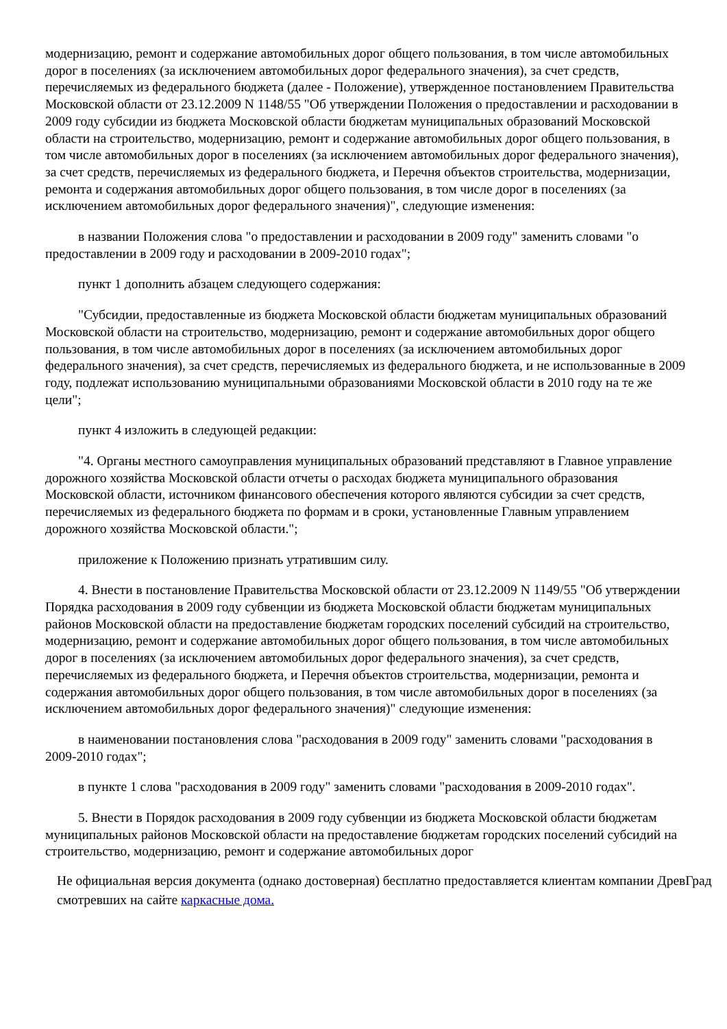модернизацию, ремонт и содержание автомобильных дорог общего пользования, в том числе автомобильных дорог в поселениях (за исключением автомобильных дорог федерального значения), за счет средств, перечисляемых из федерального бюджета (далее - Положение), утвержденное постановлением Правительства Московской области от 23.12.2009 N 1148/55 "Об утверждении Положения о предоставлении и расходовании в 2009 году субсидии из бюджета Московской области бюджетам муниципальных образований Московской области на строительство, модернизацию, ремонт и содержание автомобильных дорог общего пользования, в том числе автомобильных дорог в поселениях (за исключением автомобильных дорог федерального значения), за счет средств, перечисляемых из федерального бюджета, и Перечня объектов строительства, модернизации, ремонта и содержания автомобильных дорог общего пользования, в том числе дорог в поселениях (за исключением автомобильных дорог федерального значения)", следующие изменения:
в названии Положения слова "о предоставлении и расходовании в 2009 году" заменить словами "о предоставлении в 2009 году и расходовании в 2009-2010 годах";
пункт 1 дополнить абзацем следующего содержания:
"Субсидии, предоставленные из бюджета Московской области бюджетам муниципальных образований Московской области на строительство, модернизацию, ремонт и содержание автомобильных дорог общего пользования, в том числе автомобильных дорог в поселениях (за исключением автомобильных дорог федерального значения), за счет средств, перечисляемых из федерального бюджета, и не использованные в 2009 году, подлежат использованию муниципальными образованиями Московской области в 2010 году на те же цели";
пункт 4 изложить в следующей редакции:
"4. Органы местного самоуправления муниципальных образований представляют в Главное управление дорожного хозяйства Московской области отчеты о расходах бюджета муниципального образования Московской области, источником финансового обеспечения которого являются субсидии за счет средств, перечисляемых из федерального бюджета по формам и в сроки, установленные Главным управлением дорожного хозяйства Московской области.";
приложение к Положению признать утратившим силу.
4. Внести в постановление Правительства Московской области от 23.12.2009 N 1149/55 "Об утверждении Порядка расходования в 2009 году субвенции из бюджета Московской области бюджетам муниципальных районов Московской области на предоставление бюджетам городских поселений субсидий на строительство, модернизацию, ремонт и содержание автомобильных дорог общего пользования, в том числе автомобильных дорог в поселениях (за исключением автомобильных дорог федерального значения), за счет средств, перечисляемых из федерального бюджета, и Перечня объектов строительства, модернизации, ремонта и содержания автомобильных дорог общего пользования, в том числе автомобильных дорог в поселениях (за исключением автомобильных дорог федерального значения)" следующие изменения:
в наименовании постановления слова "расходования в 2009 году" заменить словами "расходования в 2009-2010 годах";
в пункте 1 слова "расходования в 2009 году" заменить словами "расходования в 2009-2010 годах".
5. Внести в Порядок расходования в 2009 году субвенции из бюджета Московской области бюджетам муниципальных районов Московской области на предоставление бюджетам городских поселений субсидий на строительство, модернизацию, ремонт и содержание автомобильных дорог
Не официальная версия документа (однако достоверная) бесплатно предоставляется клиентам компании ДревГрад смотревших на сайте каркасные дома.